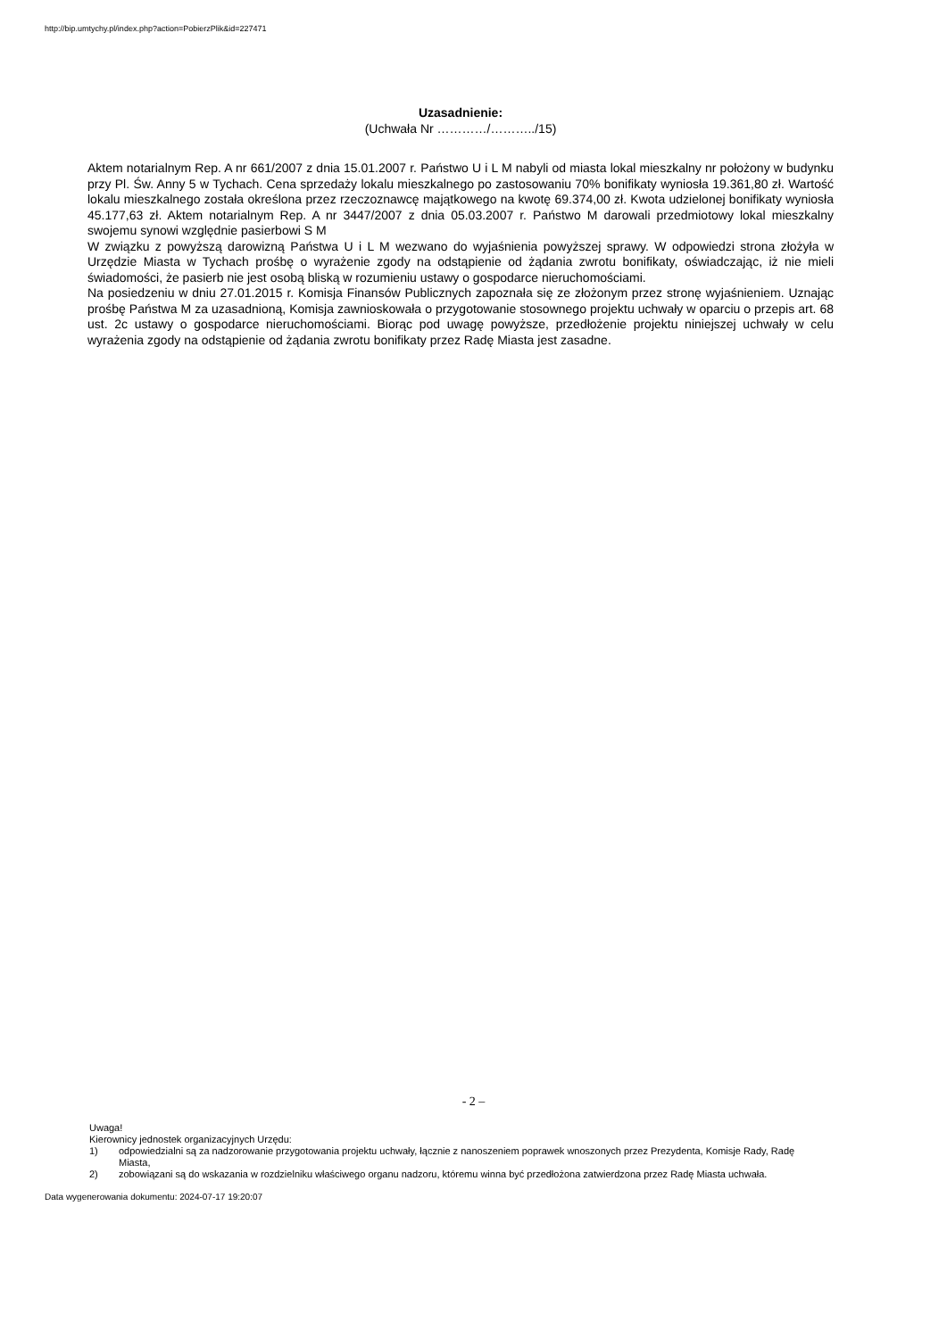http://bip.umtychy.pl/index.php?action=PobierzPlik&id=227471
Uzasadnienie:
(Uchwała Nr …………/………../15)
Aktem notarialnym Rep. A nr 661/2007 z dnia 15.01.2007 r. Państwo U i L M nabyli od miasta lokal mieszkalny nr położony w budynku przy Pl. Św. Anny 5 w Tychach. Cena sprzedaży lokalu mieszkalnego po zastosowaniu 70% bonifikaty wyniosła 19.361,80 zł. Wartość lokalu mieszkalnego została określona przez rzeczoznawcę majątkowego na kwotę 69.374,00 zł. Kwota udzielonej bonifikaty wyniosła 45.177,63 zł. Aktem notarialnym Rep. A nr 3447/2007 z dnia 05.03.2007 r. Państwo M darowali przedmiotowy lokal mieszkalny swojemu synowi względnie pasierbowi S M
W związku z powyższą darowizną Państwa U i L M wezwano do wyjaśnienia powyższej sprawy. W odpowiedzi strona złożyła w Urzędzie Miasta w Tychach prośbę o wyrażenie zgody na odstąpienie od żądania zwrotu bonifikaty, oświadczając, iż nie mieli świadomości, że pasierb nie jest osobą bliską w rozumieniu ustawy o gospodarce nieruchomościami.
Na posiedzeniu w dniu 27.01.2015 r. Komisja Finansów Publicznych zapoznała się ze złożonym przez stronę wyjaśnieniem. Uznając prośbę Państwa M za uzasadnioną, Komisja zawnioskowała o przygotowanie stosownego projektu uchwały w oparciu o przepis art. 68 ust. 2c ustawy o gospodarce nieruchomościami. Biorąc pod uwagę powyższe, przedłożenie projektu niniejszej uchwały w celu wyrażenia zgody na odstąpienie od żądania zwrotu bonifikaty przez Radę Miasta jest zasadne.
- 2 –
Uwaga!
Kierownicy jednostek organizacyjnych Urzędu:
1) odpowiedzialni są za nadzorowanie przygotowania projektu uchwały, łącznie z nanoszeniem poprawek wnoszonych przez Prezydenta, Komisje Rady, Radę Miasta,
2) zobowiązani są do wskazania w rozdzielniku właściwego organu nadzoru, któremu winna być przedłożona zatwierdzona przez Radę Miasta uchwała.
Data wygenerowania dokumentu: 2024-07-17 19:20:07